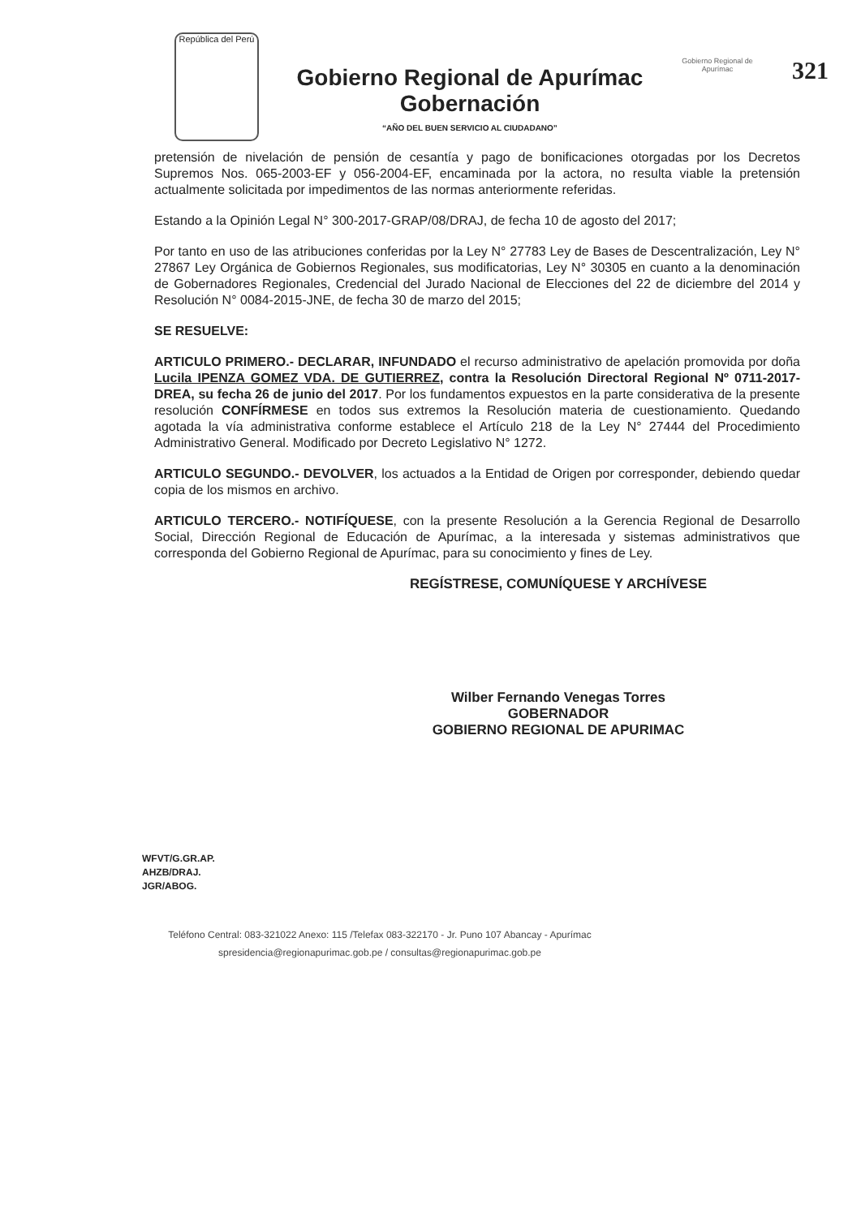República del Perú
Gobierno Regional de Apurímac
Gobernación
“AÑO DEL BUEN SERVICIO AL CIUDADANO”
Gobierno Regional de Apurímac
321
pretensión de nivelación de pensión de cesantía y pago de bonificaciones otorgadas por los Decretos Supremos Nos. 065-2003-EF y 056-2004-EF, encaminada por la actora, no resulta viable la pretensión actualmente solicitada por impedimentos de las normas anteriormente referidas.
Estando a la Opinión Legal N° 300-2017-GRAP/08/DRAJ, de fecha 10 de agosto del 2017;
Por tanto en uso de las atribuciones conferidas por la Ley N° 27783 Ley de Bases de Descentralización, Ley N° 27867 Ley Orgánica de Gobiernos Regionales, sus modificatorias, Ley N° 30305 en cuanto a la denominación de Gobernadores Regionales, Credencial del Jurado Nacional de Elecciones del 22 de diciembre del 2014 y Resolución N° 0084-2015-JNE, de fecha 30 de marzo del 2015;
SE RESUELVE:
ARTICULO PRIMERO.- DECLARAR, INFUNDADO el recurso administrativo de apelación promovida por doña Lucila IPENZA GOMEZ VDA. DE GUTIERREZ, contra la Resolución Directoral Regional Nº 0711-2017-DREA, su fecha 26 de junio del 2017. Por los fundamentos expuestos en la parte considerativa de la presente resolución CONFÍRMESE en todos sus extremos la Resolución materia de cuestionamiento. Quedando agotada la vía administrativa conforme establece el Artículo 218 de la Ley N° 27444 del Procedimiento Administrativo General. Modificado por Decreto Legislativo N° 1272.
ARTICULO SEGUNDO.- DEVOLVER, los actuados a la Entidad de Origen por corresponder, debiendo quedar copia de los mismos en archivo.
ARTICULO TERCERO.- NOTIFÍQUESE, con la presente Resolución a la Gerencia Regional de Desarrollo Social, Dirección Regional de Educación de Apurímac, a la interesada y sistemas administrativos que corresponda del Gobierno Regional de Apurímac, para su conocimiento y fines de Ley.
REGÍSTRESE, COMUNÍQUESE Y ARCHÍVESE
Wilber Fernando Venegas Torres
GOBERNADOR
GOBIERNO REGIONAL DE APURIMAC
WFVT/G.GR.AP.
AHZB/DRAJ.
JGR/ABOG.
Teléfono Central: 083-321022 Anexo: 115 /Telefax 083-322170 - Jr. Puno 107 Abancay - Apurímac
spresidencia@regionapurimac.gob.pe / consultas@regionapurimac.gob.pe